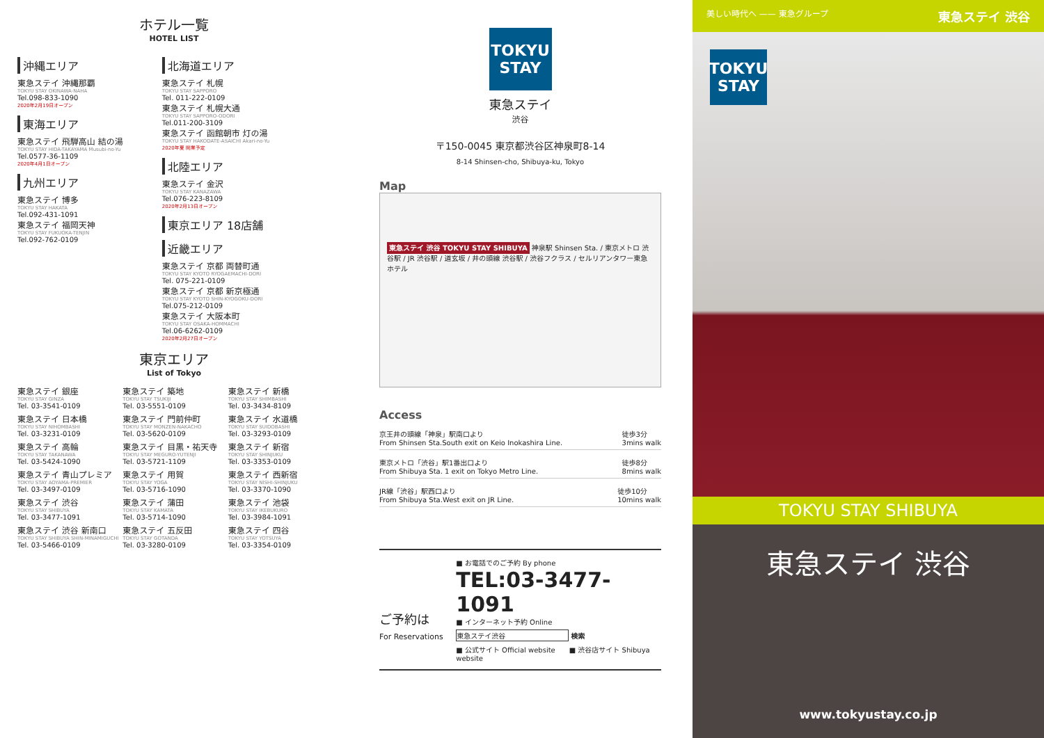ホテル一覧
HOTEL LIST
沖縄エリア
東急ステイ 沖縄那覇
TOKYU STAY OKINAWA-NAHA
Tel.098-833-1090
2020年2月19日オープン
東海エリア
東急ステイ 飛騨高山 結の湯
TOKYU STAY HIDA-TAKAYAMA Musubi-no-Yu
Tel.0577-36-1109
2020年4月1日オープン
九州エリア
東急ステイ 博多
TOKYU STAY HAKATA
Tel.092-431-1091
東急ステイ 福岡天神
TOKYU STAY FUKUOKA-TENJIN
Tel.092-762-0109
北海道エリア
東急ステイ 札幌
TOKYU STAY SAPPORO
Tel. 011-222-0109
東急ステイ 札幌大通
TOKYU STAY SAPPORO-ODORI
Tel.011-200-3109
東急ステイ 函館朝市 灯の湯
TOKYU STAY HAKODATE-ASAICHI Akari-no-Yu
2020年夏 開業予定
北陸エリア
東急ステイ 金沢
TOKYU STAY KANAZAWA
Tel.076-223-8109
2020年2月13日オープン
東京エリア 18店舗
近畿エリア
東急ステイ 京都 両替町通
TOKYU STAY KYOTO RYOGAEMACHI-DORI
Tel. 075-221-0109
東急ステイ 京都 新京極通
TOKYU STAY KYOTO SHIN-KYOGOKU-DORI
Tel.075-212-0109
東急ステイ 大阪本町
TOKYU STAY OSAKA-HOMMACHI
Tel.06-6262-0109
2020年2月27日オープン
東京エリア
List of Tokyo
東急ステイ 銀座
TOKYU STAY GINZA
Tel. 03-3541-0109
東急ステイ 築地
TOKYU STAY TSUKIJI
Tel. 03-5551-0109
東急ステイ 新橋
TOKYU STAY SHIMBASHI
Tel. 03-3434-8109
東急ステイ 日本橋
TOKYU STAY NIHOMBASHI
Tel. 03-3231-0109
東急ステイ 門前仲町
TOKYU STAY MONZEN-NAKACHO
Tel. 03-5620-0109
東急ステイ 水道橋
TOKYU STAY SUIDOBASHI
Tel. 03-3293-0109
東急ステイ 高輪
TOKYU STAY TAKANAWA
Tel. 03-5424-1090
東急ステイ 目黒・祐天寺
TOKYU STAY MEGURO-YUTENJI
Tel. 03-5721-1109
東急ステイ 新宿
TOKYU STAY SHINJUKU
Tel. 03-3353-0109
東急ステイ 青山プレミア
TOKYU STAY AOYAMA-PREMIER
Tel. 03-3497-0109
東急ステイ 用賀
TOKYU STAY YOGA
Tel. 03-5716-1090
東急ステイ 西新宿
TOKYU STAY NISHI-SHINJUKU
Tel. 03-3370-1090
東急ステイ 渋谷
TOKYU STAY SHIBUYA
Tel. 03-3477-1091
東急ステイ 蒲田
TOKYU STAY KAMATA
Tel. 03-5714-1090
東急ステイ 池袋
TOKYU STAY IKEBUKURO
Tel. 03-3984-1091
東急ステイ 渋谷 新南口
TOKYU STAY SHIBUYA SHIN-MINAMIGUCHI
Tel. 03-5466-0109
東急ステイ 五反田
TOKYU STAY GOTANDA
Tel. 03-3280-0109
東急ステイ 四谷
TOKYU STAY YOTSUYA
Tel. 03-3354-0109
TOKYU
STAY
東急ステイ
渋谷
〒150-0045 東京都渋谷区神泉町8-14
8-14 Shinsen-cho, Shibuya-ku, Tokyo
Map
東急ステイ 渋谷 TOKYU STAY SHIBUYA 神泉駅 Shinsen Sta. / 東京メトロ 渋谷駅 / JR 渋谷駅 / 道玄坂 / 井の頭線 渋谷駅 / 渋谷フクラス / セルリアンタワー東急ホテル
Access
京王井の頭線「神泉」駅南口より
From Shinsen Sta.South exit on Keio Inokashira Line.
徒歩3分
3mins walk
東京メトロ「渋谷」駅1番出口より
From Shibuya Sta. 1 exit on Tokyo Metro Line.
徒歩8分
8mins walk
JR線「渋谷」駅西口より
From Shibuya Sta.West exit on JR Line.
徒歩10分
10mins walk
ご予約は
For Reservations
■ お電話でのご予約 By phone
TEL:03-3477-1091
■ インターネット予約 Online
東急ステイ渋谷
検索
■ 公式サイト Official website　　■ 渋谷店サイト Shibuya website
美しい時代へ —— 東急グループ 東急ステイ 渋谷
TOKYU
STAY
TOKYU STAY SHIBUYA
東急ステイ 渋谷
www.tokyustay.co.jp